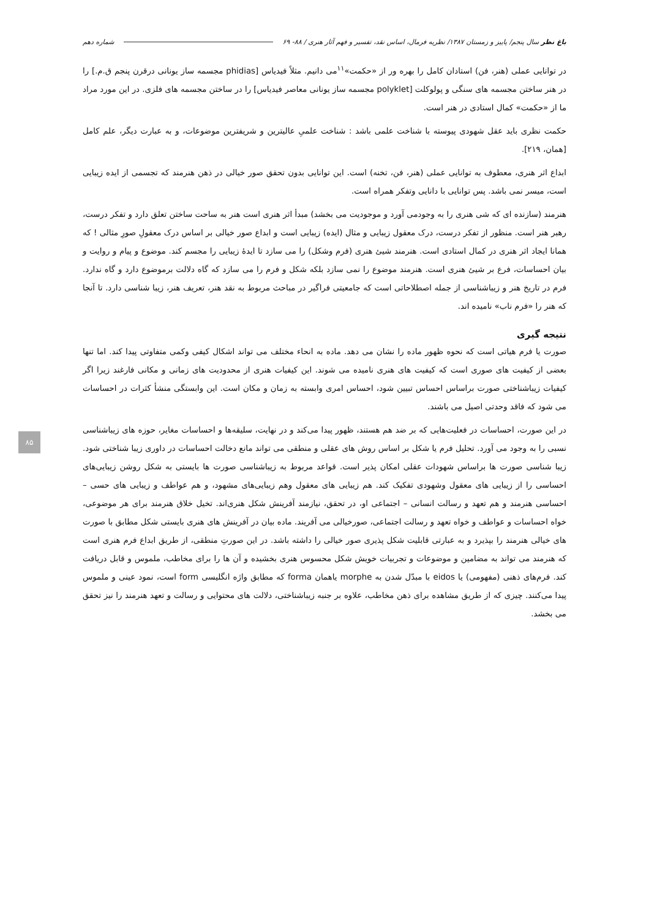باغ نظر سال پنجم/ پاییز و زمستان ۱۳۸۷/ نظریه فرمال، اساس نقد، تفسیر و فهم آثار هنری / ۸۸- ۶۹ شماره دهم
در توانایی عملی (هنر، فن) استادان کامل را بهره ور از «حکمت»<sup>۱۱</sup>می دانیم. مثلاً فیدیاس [phidias مجسمه ساز یونانی درقرن پنجم ق.م.] را در هنر ساختن مجسمه های سنگی و پولوکلت [polyklet مجسمه ساز یونانی معاصر فیدیاس] را در ساختن مجسمه های فلزی. در این مورد مراد ما از «حکمت» کمال استادی در هنر است.
حکمت نظری باید عقل شهودی پیوسته با شناخت علمی باشد : شناخت علمیِ عالیترین و شریفترین موضوعات، و به عبارت دیگر، علم کامل [همان، ۲۱۹].
ابداع اثر هنری، معطوف به توانایی عملی (هنر، فن، تخنه) است. این توانایی بدون تحقق صور خیالی در ذهن هنرمند که تجسمی از ایده زیبایی است، میسر نمی باشد. پس توانایی با دانایی وتفکر همراه است.
هنرمند (سازنده ای که شی هنری را به وجودمی آورد و موجودیت می بخشد) مبدأ اثر هنری است هنر به ساحت ساختن تعلق دارد و تفکر درست، رهبر هنر است. منظور از تفکر درست، درک معقول زیبایی و مثال (ایده) زیبایی است و ابداع صور خیالی بر اساس درک معقولِ صورِ مثالی ! که همانا ایجاد اثر هنری در کمال استادی است. هنرمند شیئ هنری (فرم وشکل) را می سازد تا ایدهٔ زیبایی را مجسم کند. موضوع و پیام و روایت و بیان احساسات، فرع بر شیئ هنری است. هنرمند موضوع را نمی سازد بلکه شکل و فرم را می سازد که گاه دلالت برموضوع دارد و گاه ندارد. فرم در تاریخ هنر و زیباشناسی از جمله اصطلاحاتی است که جامعیتی فراگیر در مباحث مربوط به نقد هنر، تعریف هنر، زیبا شناسی دارد. تا آنجا که هنر را «فرم ناب» نامیده اند.
نتیجه گیری
صورت یا فرم هیاتی است که نحوه ظهور ماده را نشان می دهد. ماده به انحاء مختلف می تواند اشکال کیفی وکمی متفاوتی پیدا کند. اما تنها بعضی از کیفیت های صوری است که کیفیت های هنری نامیده می شوند. این کیفیات هنری از محدودیت های زمانی و مکانی فارغند زیرا اگر کیفیات زیباشناختی صورت براساس احساس تبیین شود، احساس امری وابسته به زمان و مکان است. این وابستگی منشأ کثرات در احساسات می شود که فاقد وحدتی اصیل می باشند.
در این صورت، احساسات در فعلیت‌هایی که بر ضد هم هستند، ظهور پیدا می‌کند و در نهایت، سلیقه‌ها و احساسات مغایر، حوزه های زیباشناسی نسبی را به وجود می آورد. تحلیل فرم یا شکل بر اساس روش های عقلی و منطقی می تواند مانع دخالت احساسات در داوری زیبا شناختی شود. زیبا شناسی صورت ها براساس شهودات عقلی امکان پذیر است. قواعد مربوط به زیباشناسی صورت ها بایستی به شکل روشن زیبایی‌های احساسی را از زیبایی های معقول وشهودی تفکیک کند. هم زیبایی های معقول وهم زیبایی‌های مشهود، و هم عواطف و زیبایی های حسی – احساسی هنرمند و هم تعهد و رسالت انسانی – اجتماعی او، در تحقق، نیازمند آفرینش شکل هنری‌اند. تخیل خلاق هنرمند برای هر موضوعی، خواه احساسات و عواطف و خواه تعهد و رسالت اجتماعی، صورخیالی می آفریند. ماده بیان در آفرینش های هنری بایستی شکل مطابق با صورت های خیالی هنرمند را بپذیرد و به عبارتی قابلیت شکل پذیری صور خیالی را داشته باشد. در این صورتِ منطقی، از طریق ابداع فرم هنری است که هنرمند می تواند به مضامین و موضوعات و تجربیات خویش شکل محسوس هنری بخشیده و آن ها را برای مخاطب، ملموس و قابل دریافت کند. فرم‌های ذهنی (مفهومی) یا eidos با مبدّل شدن به morphe یاهمان forma که مطابق واژه انگلیسی form است، نمود عینی و ملموس پیدا می‌کنند. چیزی که از طریق مشاهده برای ذهن مخاطب، علاوه بر جنبه زیباشناختی، دلالت های محتوایی و رسالت و تعهد هنرمند را نیز تحقق می بخشد.
۸۵